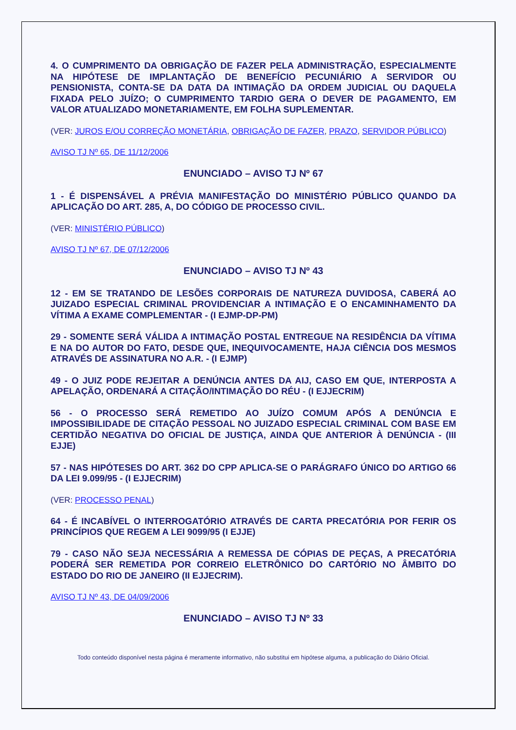4. O CUMPRIMENTO DA OBRIGAÇÃO DE FAZER PELA ADMINISTRAÇÃO, ESPECIALMENTE NA HIPÓTESE DE IMPLANTAÇÃO DE BENEFÍCIO PECUNIÁRIO A SERVIDOR OU PENSIONISTA, CONTA-SE DA DATA DA INTIMAÇÃO DA ORDEM JUDICIAL OU DAQUELA FIXADA PELO JUÍZO; O CUMPRIMENTO TARDIO GERA O DEVER DE PAGAMENTO, EM VALOR ATUALIZADO MONETARIAMENTE, EM FOLHA SUPLEMENTAR.
(VER: JUROS E/OU CORREÇÃO MONETÁRIA, OBRIGAÇÃO DE FAZER, PRAZO, SERVIDOR PÚBLICO)
AVISO TJ Nº 65, DE 11/12/2006
ENUNCIADO – AVISO TJ Nº 67
1 - É DISPENSÁVEL A PRÉVIA MANIFESTAÇÃO DO MINISTÉRIO PÚBLICO QUANDO DA APLICAÇÃO DO ART. 285, A, DO CÓDIGO DE PROCESSO CIVIL.
(VER: MINISTÉRIO PÚBLICO)
AVISO TJ Nº 67, DE 07/12/2006
ENUNCIADO – AVISO TJ Nº 43
12 - EM SE TRATANDO DE LESÕES CORPORAIS DE NATUREZA DUVIDOSA, CABERÁ AO JUIZADO ESPECIAL CRIMINAL PROVIDENCIAR A INTIMAÇÃO E O ENCAMINHAMENTO DA VÍTIMA A EXAME COMPLEMENTAR - (I EJMP-DP-PM)
29 - SOMENTE SERÁ VÁLIDA A INTIMAÇÃO POSTAL ENTREGUE NA RESIDÊNCIA DA VÍTIMA E NA DO AUTOR DO FATO, DESDE QUE, INEQUIVOCAMENTE, HAJA CIÊNCIA DOS MESMOS ATRAVÉS DE ASSINATURA NO A.R. - (I EJMP)
49 - O JUIZ PODE REJEITAR A DENÚNCIA ANTES DA AIJ, CASO EM QUE, INTERPOSTA A APELAÇÃO, ORDENARÁ A CITAÇÃO/INTIMAÇÃO DO RÉU - (I EJJECRIM)
56 - O PROCESSO SERÁ REMETIDO AO JUÍZO COMUM APÓS A DENÚNCIA E IMPOSSIBILIDADE DE CITAÇÃO PESSOAL NO JUIZADO ESPECIAL CRIMINAL COM BASE EM CERTIDÃO NEGATIVA DO OFICIAL DE JUSTIÇA, AINDA QUE ANTERIOR À DENÚNCIA - (III EJJE)
57 - NAS HIPÓTESES DO ART. 362 DO CPP APLICA-SE O PARÁGRAFO ÚNICO DO ARTIGO 66 DA LEI 9.099/95 - (I EJJECRIM)
(VER: PROCESSO PENAL)
64 - É INCABÍVEL O INTERROGATÓRIO ATRAVÉS DE CARTA PRECATÓRIA POR FERIR OS PRINCÍPIOS QUE REGEM A LEI 9099/95 (I EJJE)
79 - CASO NÃO SEJA NECESSÁRIA A REMESSA DE CÓPIAS DE PEÇAS, A PRECATÓRIA PODERÁ SER REMETIDA POR CORREIO ELETRÔNICO DO CARTÓRIO NO ÂMBITO DO ESTADO DO RIO DE JANEIRO (II EJJECRIM).
AVISO TJ Nº 43, DE 04/09/2006
ENUNCIADO – AVISO TJ Nº 33
Todo conteúdo disponível nesta página é meramente informativo, não substitui em hipótese alguma, a publicação do Diário Oficial.